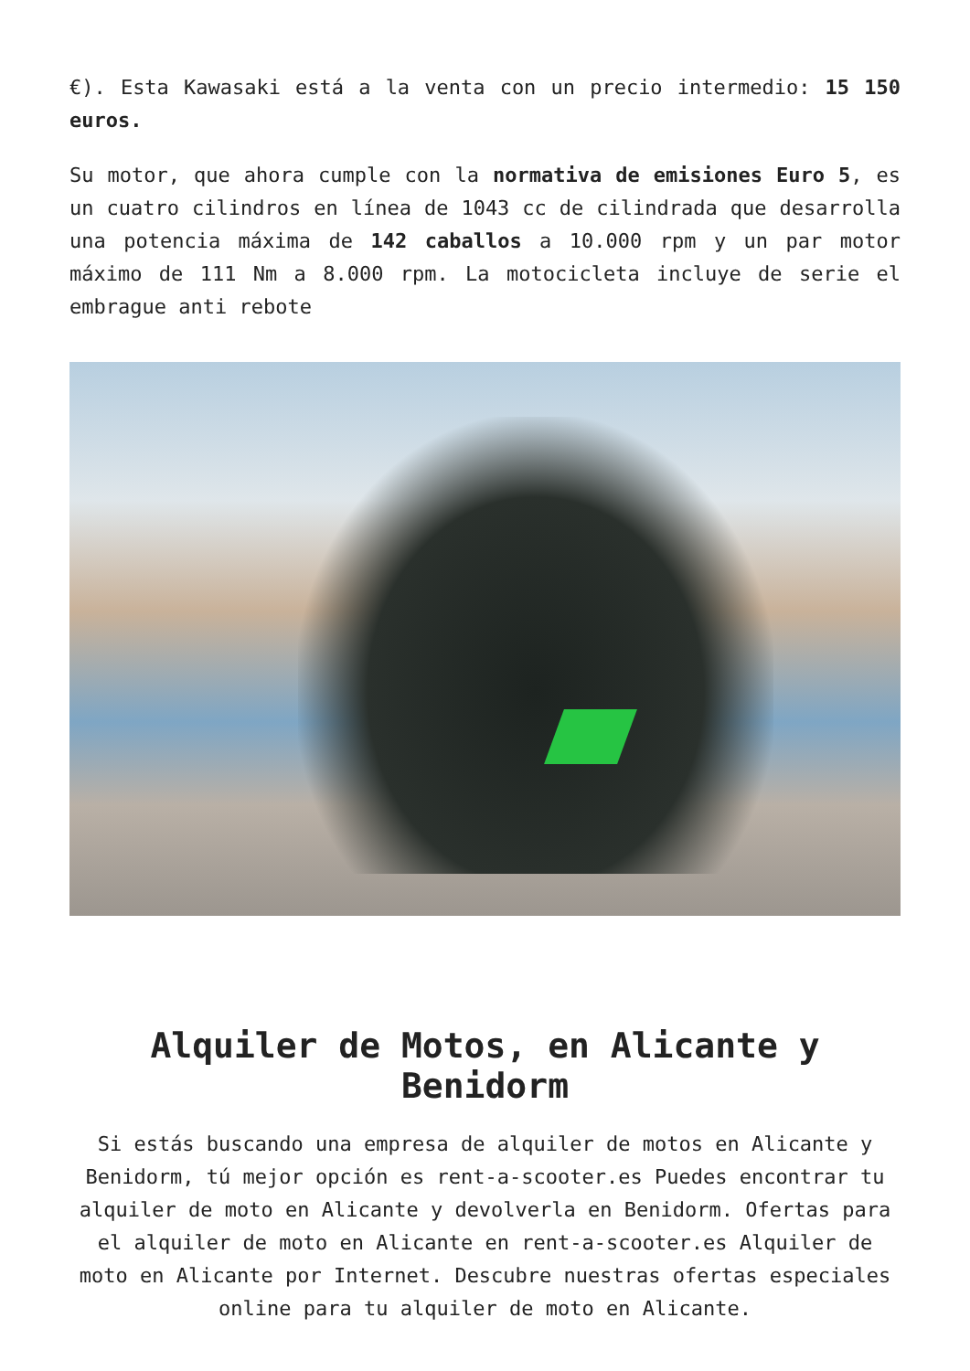€). Esta Kawasaki está a la venta con un precio intermedio: 15 150 euros.
Su motor, que ahora cumple con la normativa de emisiones Euro 5, es un cuatro cilindros en línea de 1043 cc de cilindrada que desarrolla una potencia máxima de 142 caballos a 10.000 rpm y un par motor máximo de 111 Nm a 8.000 rpm. La motocicleta incluye de serie el embrague anti rebote
Alquiler de Motos, en Alicante y Benidorm
Si estás buscando una empresa de alquiler de motos en Alicante y Benidorm, tú mejor opción es rent-a-scooter.es Puedes encontrar tu alquiler de moto en Alicante y devolverla en Benidorm. Ofertas para el alquiler de moto en Alicante en rent-a-scooter.es Alquiler de moto en Alicante por Internet. Descubre nuestras ofertas especiales online para tu alquiler de moto en Alicante.